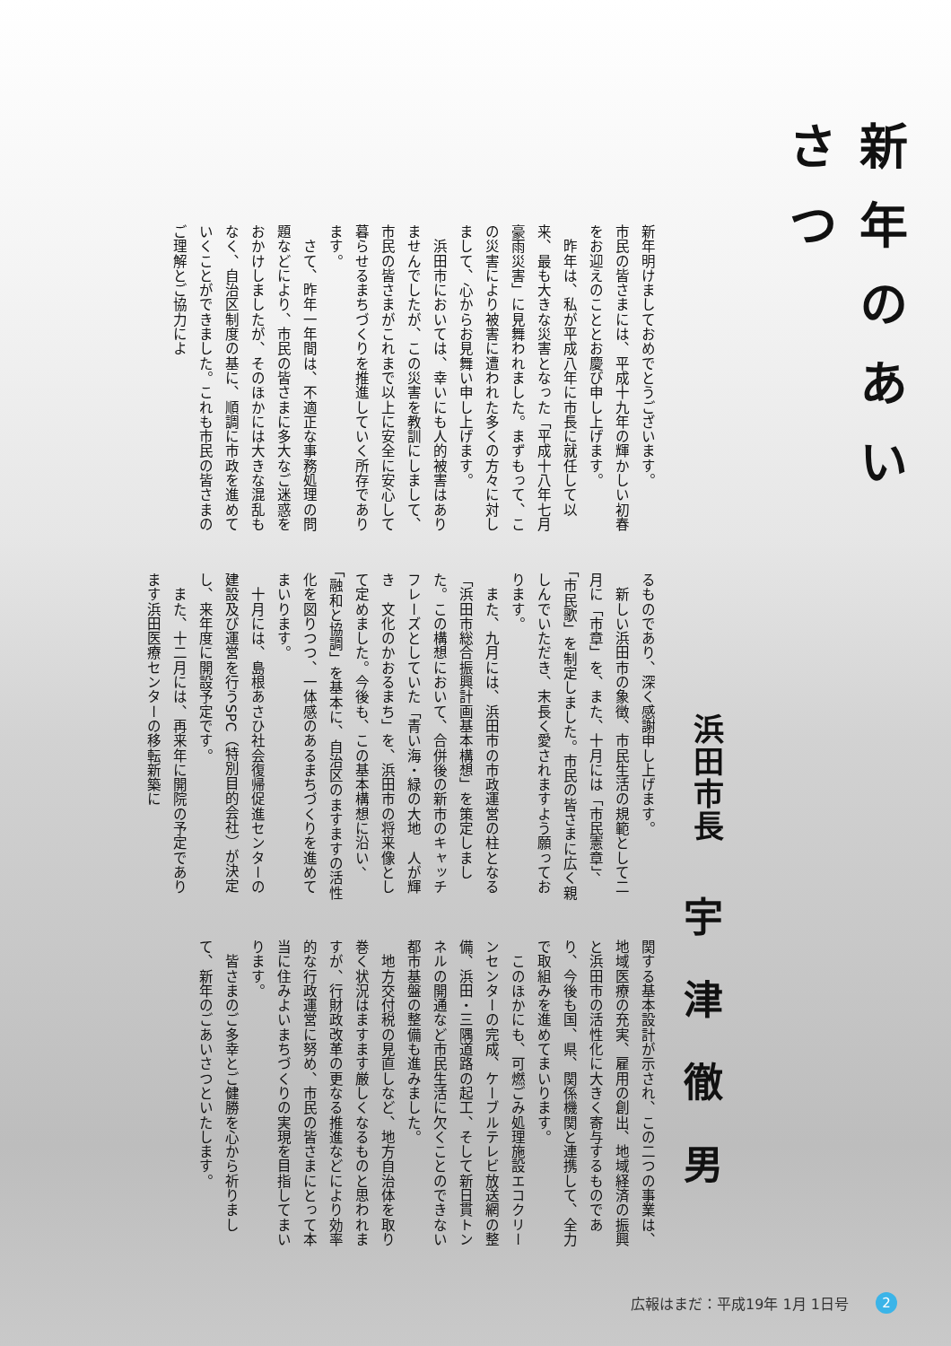新年のあいさつ
浜田市長
宇津徹男
新年明けましておめでとうございます。
市民の皆さまには、平成十九年の輝かしい初春をお迎えのこととお慶び申し上げます。
　昨年は、私が平成八年に市長に就任して以来、最も大きな災害となった「平成十八年七月豪雨災害」に見舞われました。まずもって、この災害により被害に遭われた多くの方々に対しまして、心からお見舞い申し上げます。
　浜田市においては、幸いにも人的被害はありませんでしたが、この災害を教訓にしまして、市民の皆さまがこれまで以上に安全に安心して暮らせるまちづくりを推進していく所存であります。
　さて、昨年一年間は、不適正な事務処理の問題などにより、市民の皆さまに多大なご迷惑をおかけしましたが、そのほかには大きな混乱もなく、自治区制度の基に、順調に市政を進めていくことができました。これも市民の皆さまのご理解とご協力によ
るものであり、深く感謝申し上げます。
　新しい浜田市の象徴、市民生活の規範として二月に「市章」を、また、十月には「市民憲章」、「市民歌」を制定しました。市民の皆さまに広く親しんでいただき、末長く愛されますよう願っております。
　また、九月には、浜田市の市政運営の柱となる「浜田市総合振興計画基本構想」を策定しました。この構想において、合併後の新市のキャッチフレーズとしていた「青い海・緑の大地　人が輝き　文化のかおるまち」を、浜田市の将来像として定めました。今後も、この基本構想に沿い、「融和と協調」を基本に、自治区のますますの活性化を図りつつ、一体感のあるまちづくりを進めてまいります。
　十月には、島根あさひ社会復帰促進センターの建設及び運営を行うSPC（特別目的会社）が決定し、来年度に開設予定です。
　また、十二月には、再来年に開院の予定であります浜田医療センターの移転新築に
関する基本設計が示され、この二つの事業は、地域医療の充実、雇用の創出、地域経済の振興と浜田市の活性化に大きく寄与するものであり、今後も国、県、関係機関と連携して、全力で取組みを進めてまいります。
　このほかにも、可燃ごみ処理施設エコクリーンセンターの完成、ケーブルテレビ放送網の整備、浜田・三隅道路の起工、そして新日貫トンネルの開通など市民生活に欠くことのできない都市基盤の整備も進みました。
　地方交付税の見直しなど、地方自治体を取り巻く状況はますます厳しくなるものと思われますが、行財政改革の更なる推進などにより効率的な行政運営に努め、市民の皆さまにとって本当に住みよいまちづくりの実現を目指してまいります。
　皆さまのご多幸とご健勝を心から祈りまして、新年のごあいさつといたします。
広報はまだ：平成19年 1月 1日号 2